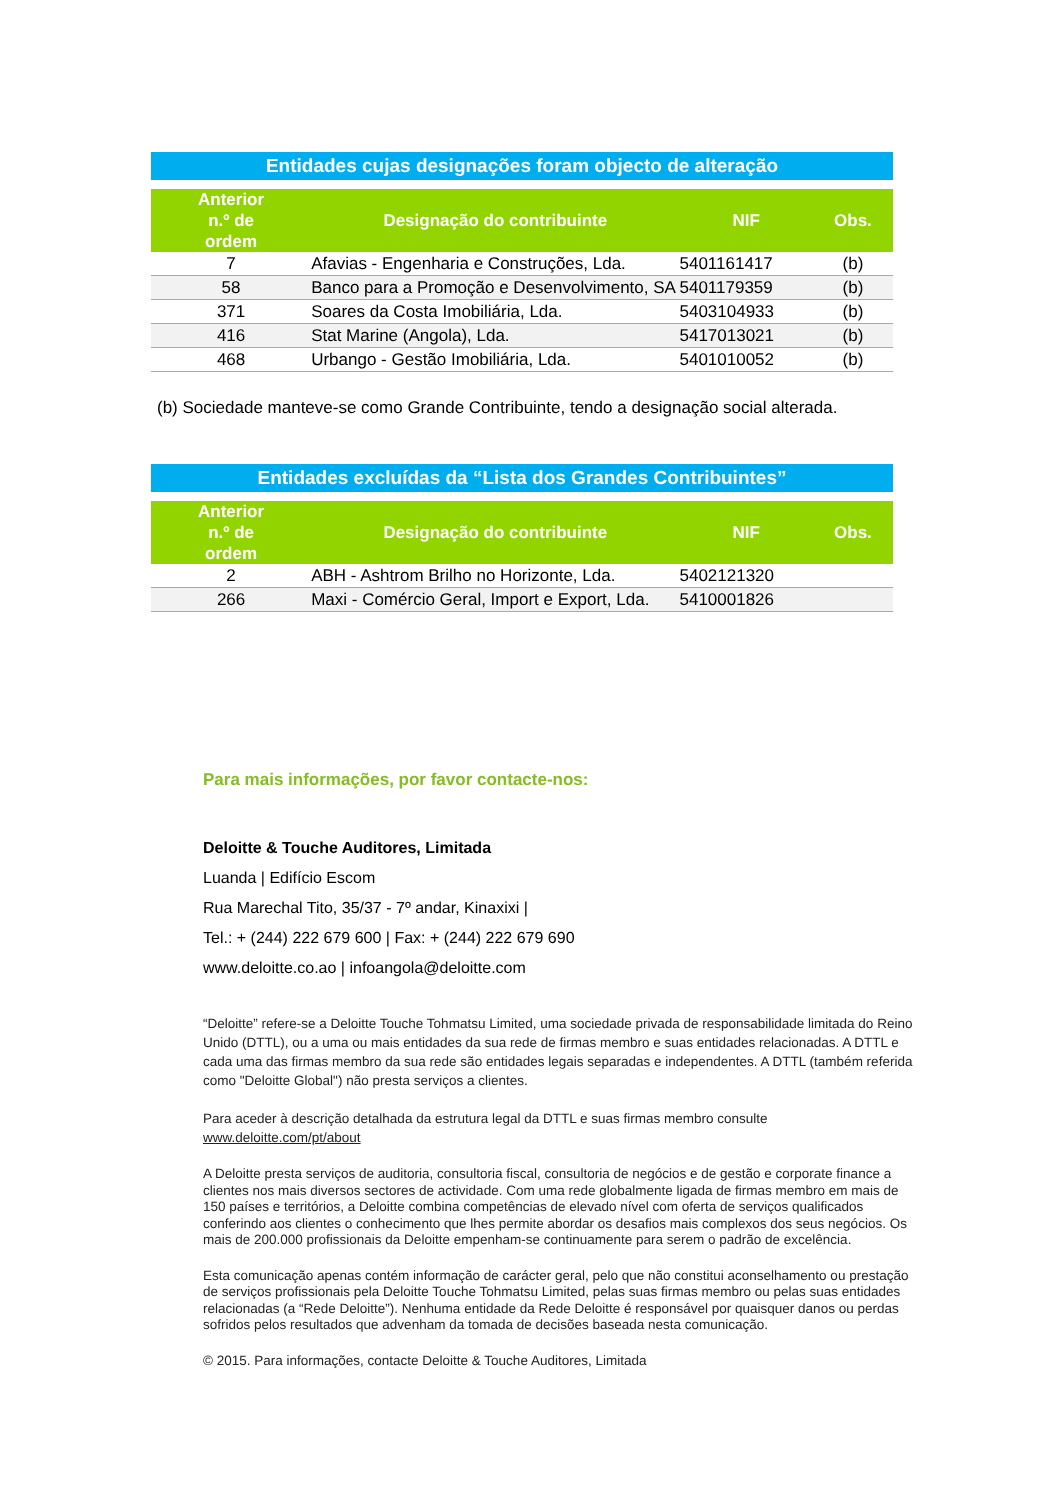Entidades cujas designações foram objecto de alteração
| Anterior n.º de ordem | Designação do contribuinte | NIF | Obs. |
| --- | --- | --- | --- |
| 7 | Afavias - Engenharia e Construções, Lda. | 5401161417 | (b) |
| 58 | Banco para a Promoção e Desenvolvimento, SA | 5401179359 | (b) |
| 371 | Soares da Costa Imobiliária, Lda. | 5403104933 | (b) |
| 416 | Stat Marine (Angola), Lda. | 5417013021 | (b) |
| 468 | Urbango - Gestão Imobiliária, Lda. | 5401010052 | (b) |
(b) Sociedade manteve-se como Grande Contribuinte, tendo a designação social alterada.
Entidades excluídas da “Lista dos Grandes Contribuintes”
| Anterior n.º de ordem | Designação do contribuinte | NIF | Obs. |
| --- | --- | --- | --- |
| 2 | ABH - Ashtrom Brilho no Horizonte, Lda. | 5402121320 | |
| 266 | Maxi - Comércio Geral, Import e Export, Lda. | 5410001826 | |
Para mais informações, por favor contacte-nos:
Deloitte & Touche Auditores, Limitada
Luanda | Edifício Escom
Rua Marechal Tito, 35/37 - 7º andar, Kinaxixi |
Tel.: + (244) 222 679 600 | Fax: + (244) 222 679 690
www.deloitte.co.ao | infoangola@deloitte.com
“Deloitte” refere-se a Deloitte Touche Tohmatsu Limited, uma sociedade privada de responsabilidade limitada do Reino Unido (DTTL), ou a uma ou mais entidades da sua rede de firmas membro e suas entidades relacionadas. A DTTL e cada uma das firmas membro da sua rede são entidades legais separadas e independentes. A DTTL (também referida como "Deloitte Global") não presta serviços a clientes.
Para aceder à descrição detalhada da estrutura legal da DTTL e suas firmas membro consulte www.deloitte.com/pt/about
A Deloitte presta serviços de auditoria, consultoria fiscal, consultoria de negócios e de gestão e corporate finance a clientes nos mais diversos sectores de actividade. Com uma rede globalmente ligada de firmas membro em mais de 150 países e territórios, a Deloitte combina competências de elevado nível com oferta de serviços qualificados conferindo aos clientes o conhecimento que lhes permite abordar os desafios mais complexos dos seus negócios. Os mais de 200.000 profissionais da Deloitte empenham-se continuamente para serem o padrão de excelência.
Esta comunicação apenas contém informação de carácter geral, pelo que não constitui aconselhamento ou prestação de serviços profissionais pela Deloitte Touche Tohmatsu Limited, pelas suas firmas membro ou pelas suas entidades relacionadas (a “Rede Deloitte”). Nenhuma entidade da Rede Deloitte é responsável por quaisquer danos ou perdas sofridos pelos resultados que advenham da tomada de decisões baseada nesta comunicação.
© 2015. Para informações, contacte Deloitte & Touche Auditores, Limitada